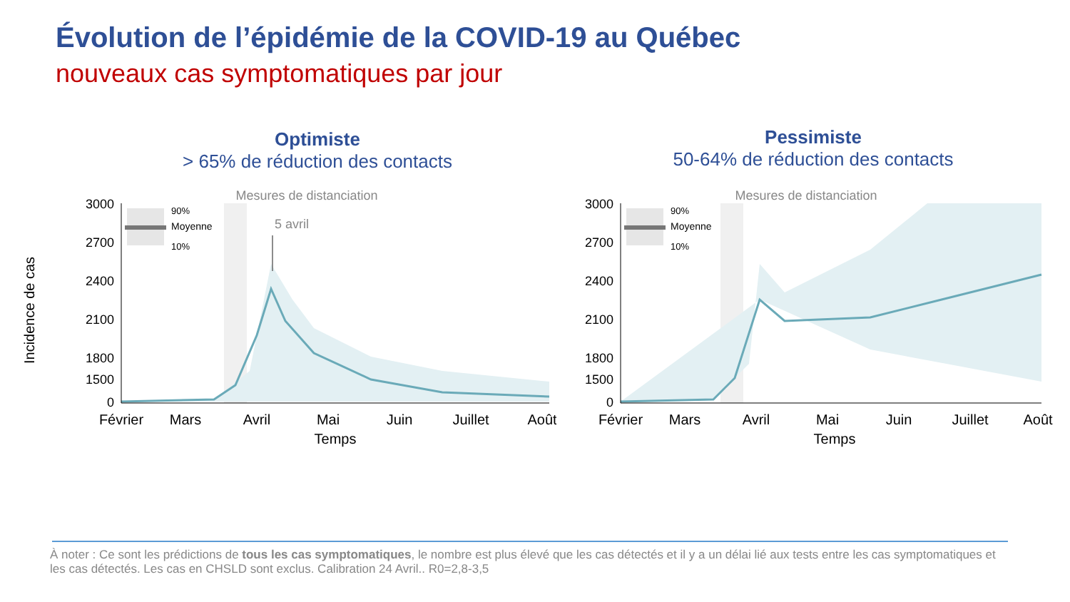Évolution de l’épidémie de la COVID-19 au Québec
nouveaux cas symptomatiques par jour
Optimiste
> 65% de réduction des contacts
Pessimiste
50-64% de réduction des contacts
Incidence de cas
Mesures de distanciation
5 avril
90%
Moyenne
10%
3000
2700
2400
2100
1800
1500
0
Février
Mars
Avril
Mai
Juin
Juillet
Août
Temps
Mesures de distanciation
90%
Moyenne
10%
3000
2700
2400
2100
1800
1500
0
Février
Mars
Avril
Mai
Juin
Juillet
Août
Temps
À noter : Ce sont les prédictions de tous les cas symptomatiques, le nombre est plus élevé que les cas détectés et il y a un délai lié aux tests entre les cas symptomatiques et les cas détectés. Les cas en CHSLD sont exclus. Calibration 24 Avril.. R0=2,8-3,5